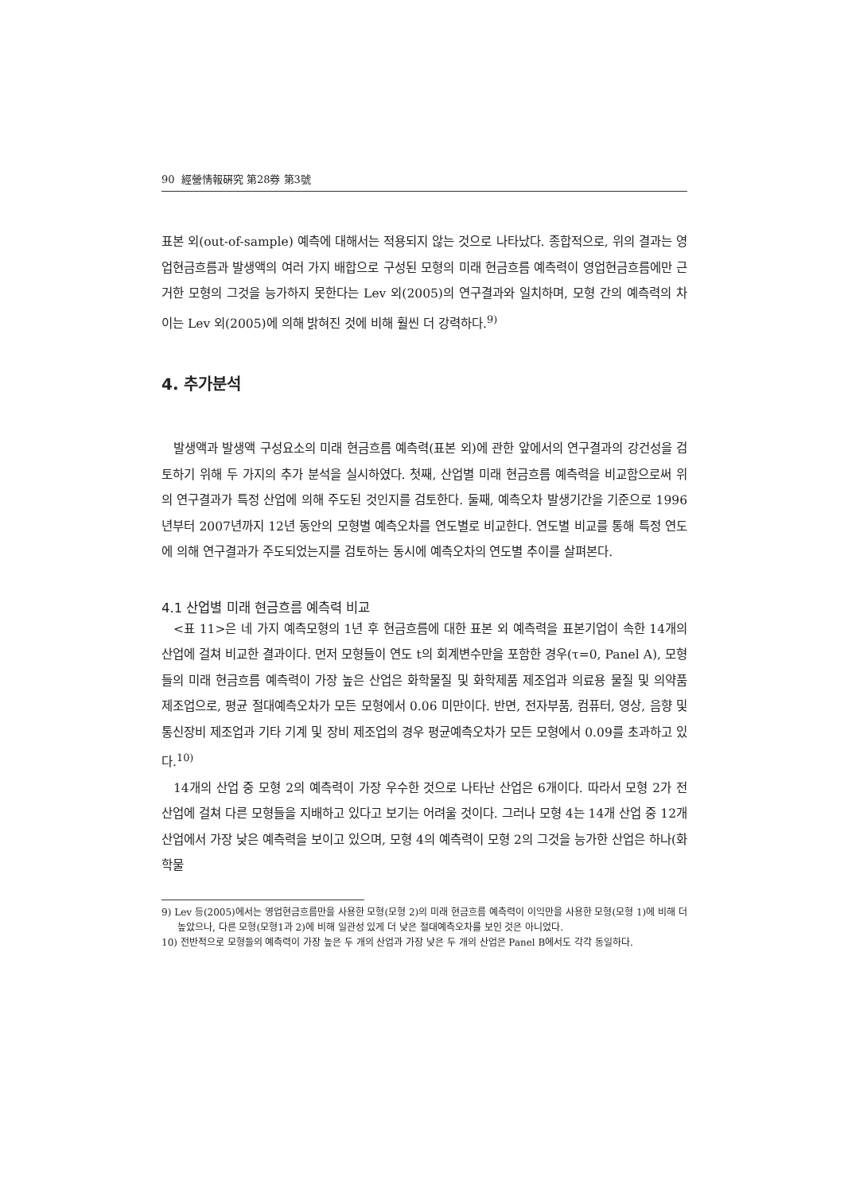90 經營情報硏究 第28券 第3號
표본 외(out-of-sample) 예측에 대해서는 적용되지 않는 것으로 나타났다. 종합적으로, 위의 결과는 영업현금흐름과 발생액의 여러 가지 배합으로 구성된 모형의 미래 현금흐름 예측력이 영업현금흐름에만 근거한 모형의 그것을 능가하지 못한다는 Lev 외(2005)의 연구결과와 일치하며, 모형 간의 예측력의 차이는 Lev 외(2005)에 의해 밝혀진 것에 비해 훨씬 더 강력하다.<sup>9)</sup>
4. 추가분석
발생액과 발생액 구성요소의 미래 현금흐름 예측력(표본 외)에 관한 앞에서의 연구결과의 강건성을 검토하기 위해 두 가지의 추가 분석을 실시하였다. 첫째, 산업별 미래 현금흐름 예측력을 비교함으로써 위의 연구결과가 특정 산업에 의해 주도된 것인지를 검토한다. 둘째, 예측오차 발생기간을 기준으로 1996년부터 2007년까지 12년 동안의 모형별 예측오차를 연도별로 비교한다. 연도별 비교를 통해 특정 연도에 의해 연구결과가 주도되었는지를 검토하는 동시에 예측오차의 연도별 추이를 살펴본다.
4.1 산업별 미래 현금흐름 예측력 비교
<표 11>은 네 가지 예측모형의 1년 후 현금흐름에 대한 표본 외 예측력을 표본기업이 속한 14개의 산업에 걸쳐 비교한 결과이다. 먼저 모형들이 연도 t의 회계변수만을 포함한 경우(τ=0, Panel A), 모형들의 미래 현금흐름 예측력이 가장 높은 산업은 화학물질 및 화학제품 제조업과 의료용 물질 및 의약품 제조업으로, 평균 절대예측오차가 모든 모형에서 0.06 미만이다. 반면, 전자부품, 컴퓨터, 영상, 음향 및 통신장비 제조업과 기타 기계 및 장비 제조업의 경우 평균예측오차가 모든 모형에서 0.09를 초과하고 있다.<sup>10)</sup>
14개의 산업 중 모형 2의 예측력이 가장 우수한 것으로 나타난 산업은 6개이다. 따라서 모형 2가 전 산업에 걸쳐 다른 모형들을 지배하고 있다고 보기는 어려울 것이다. 그러나 모형 4는 14개 산업 중 12개 산업에서 가장 낮은 예측력을 보이고 있으며, 모형 4의 예측력이 모형 2의 그것을 능가한 산업은 하나(화학물
9) Lev 등(2005)에서는 영업현금흐름만을 사용한 모형(모형 2)의 미래 현금흐름 예측력이 이익만을 사용한 모형(모형 1)에 비해 더 높았으나, 다른 모형(모형1과 2)에 비해 일관성 있게 더 낮은 절대예측오차를 보인 것은 아니었다.
10) 전반적으로 모형들의 예측력이 가장 높은 두 개의 산업과 가장 낮은 두 개의 산업은 Panel B에서도 각각 동일하다.